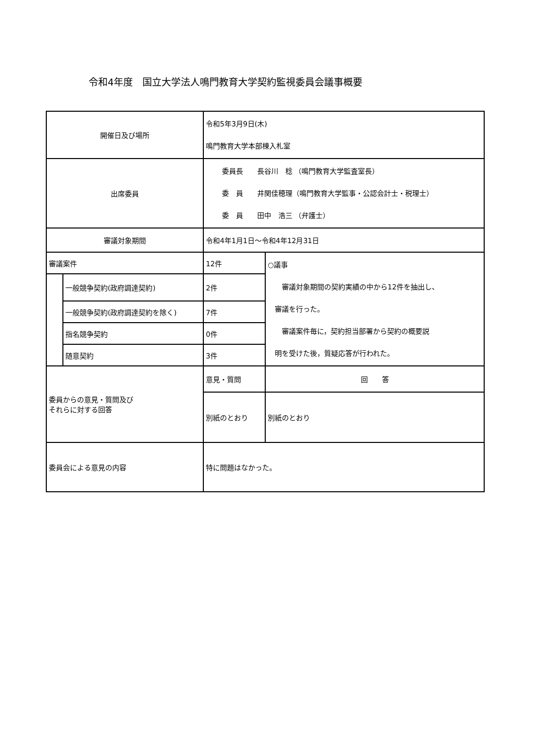令和4年度　国立大学法人鳴門教育大学契約監視委員会議事概要
| 開催日及び場所 | | 令和5年3月9日(木) 鳴門教育大学本部棟入札室 | |
| 出席委員 | | 委員長 長谷川 稔 （鳴門教育大学監査室長） 委 員 井関佳穂理（鳴門教育大学監事・公認会計士・税理士） 委 員 田中 浩三 （弁護士） | |
| 審議対象期間 | | 令和4年1月1日～令和4年12月31日 | |
| 審議案件 | | 12件 | ○議事 審議対象期間の契約実績の中から12件を抽出し、 審議を行った。 審議案件毎に，契約担当部署から契約の概要説 明を受けた後，質疑応答が行われた。 |
| | 一般競争契約(政府調達契約) | 2件 | |
| | 一般競争契約(政府調達契約を除く) | 7件 | |
| | 指名競争契約 | 0件 | |
| | 随意契約 | 3件 | |
| 委員からの意見・質問及び それらに対する回答 | | 意見・質問 | 回 答 |
| | | 別紙のとおり | 別紙のとおり |
| 委員会による意見の内容 | | 特に問題はなかった。 | |